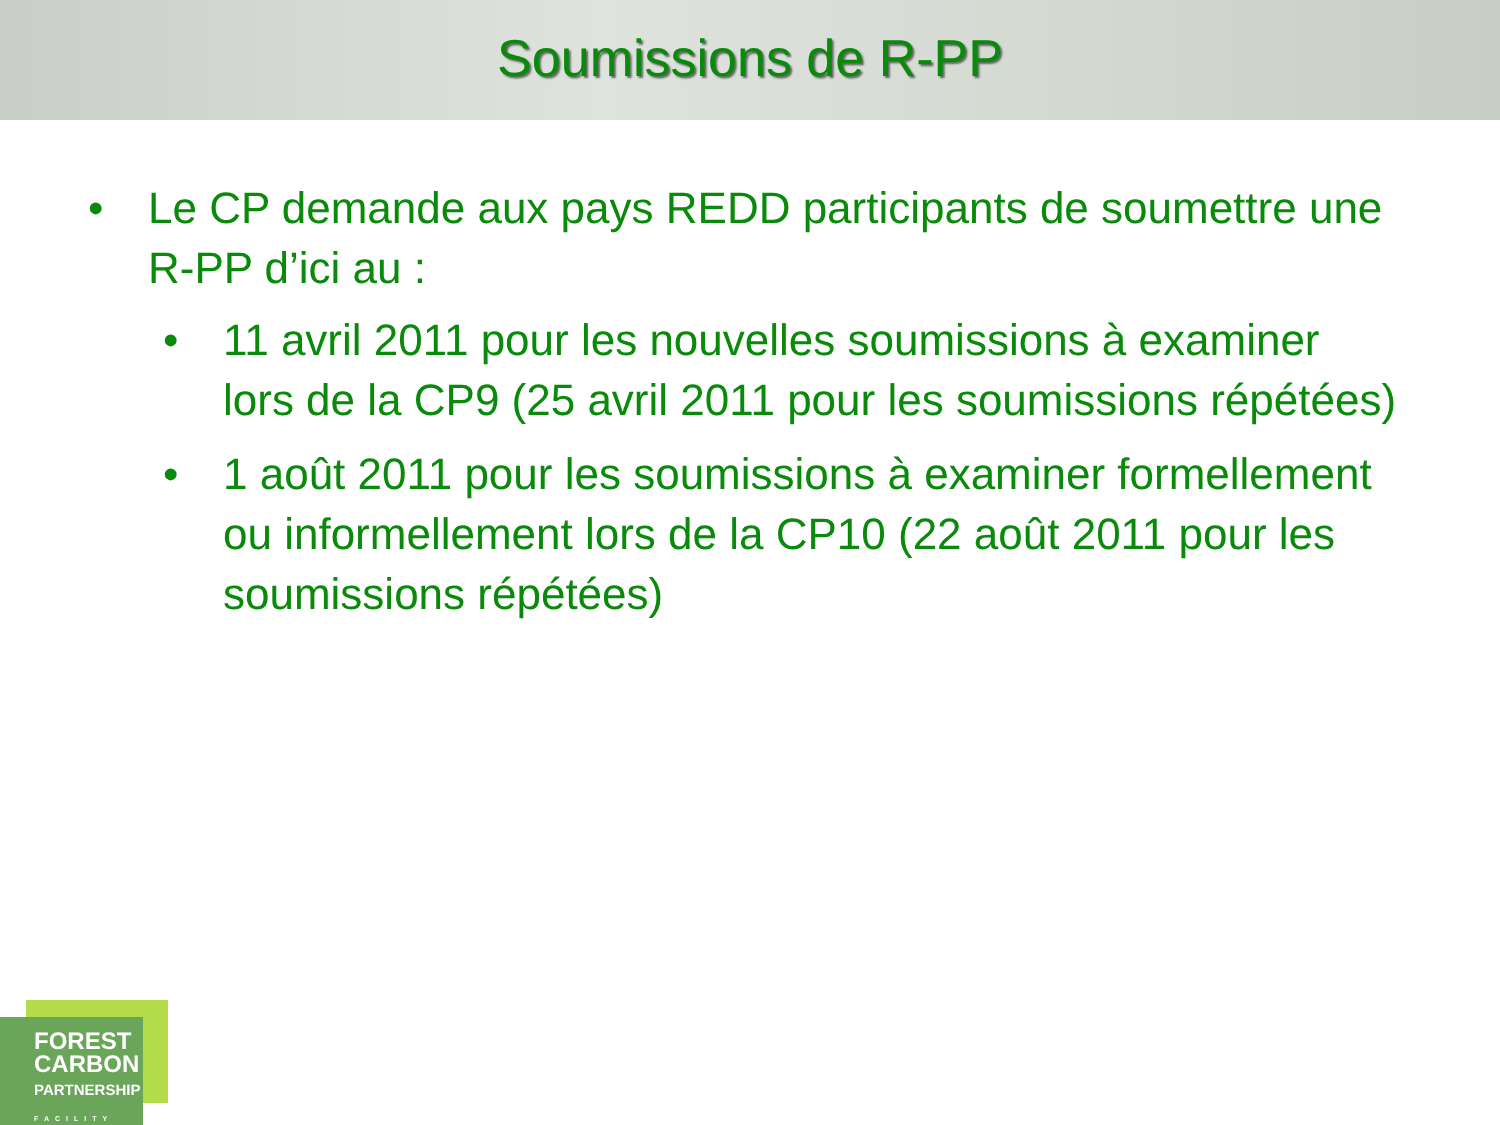Soumissions de R-PP
• Le CP demande aux pays REDD participants de soumettre une R-PP d’ici au :
• 11 avril 2011 pour les nouvelles soumissions à examiner lors de la CP9 (25 avril 2011 pour les soumissions répétées)
• 1 août 2011 pour les soumissions à examiner formellement ou informellement lors de la CP10 (22 août 2011 pour les soumissions répétées)
FOREST
CARBON
PARTNERSHIP
FACILITY